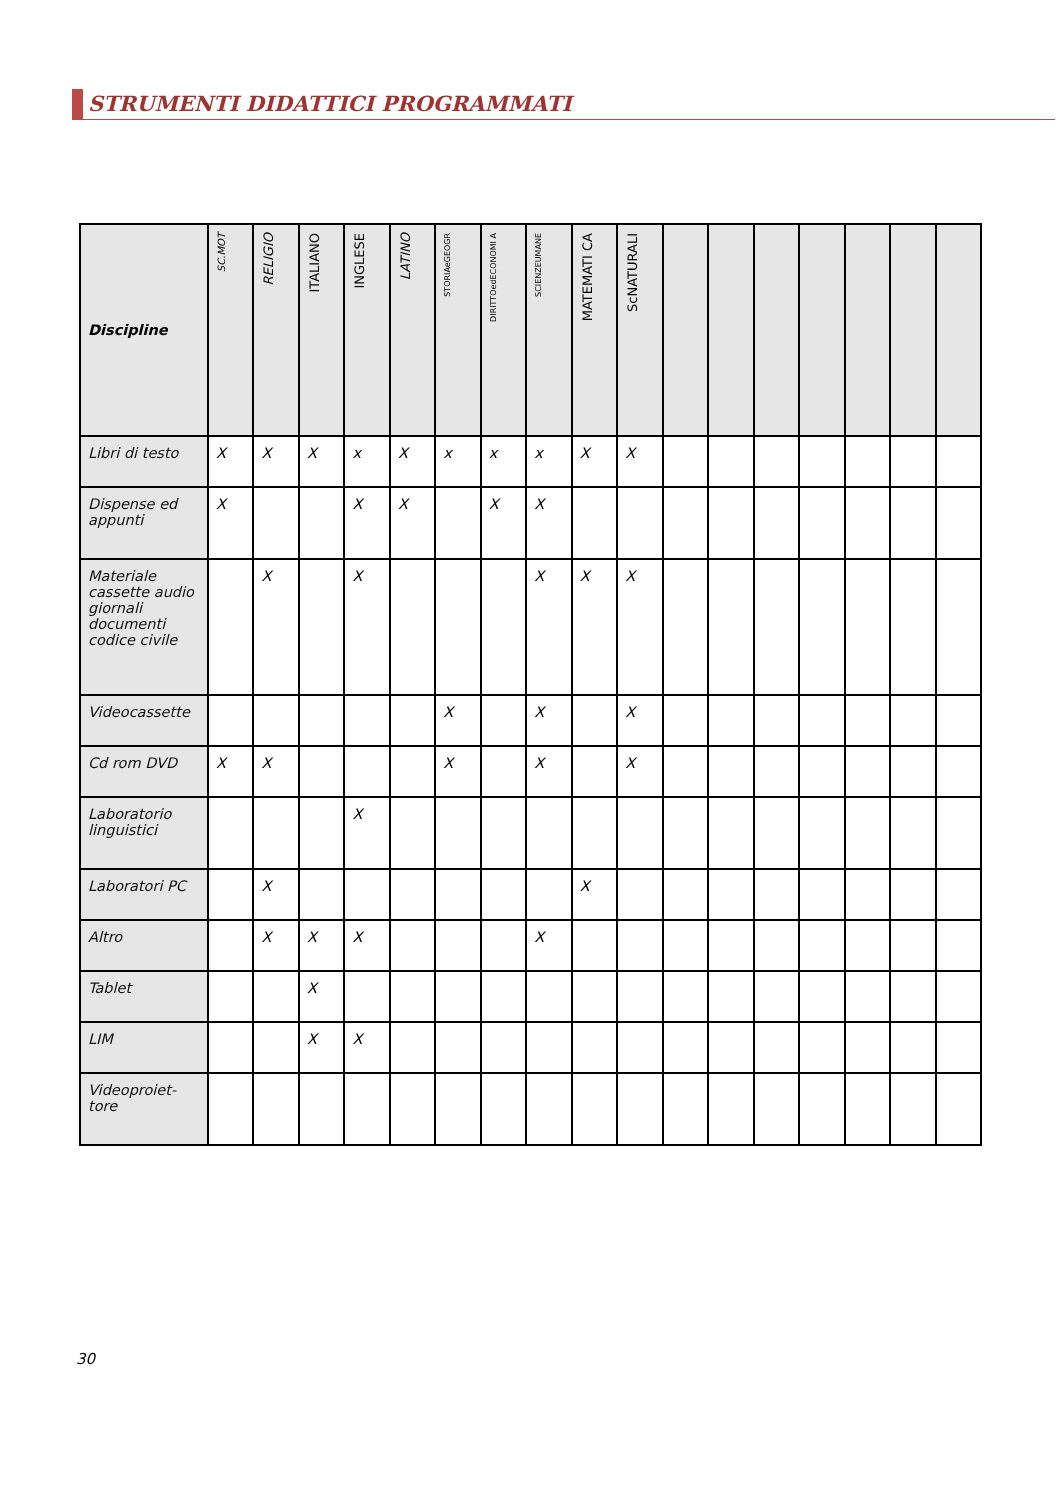STRUMENTI DIDATTICI PROGRAMMATI
| Discipline | SC.MOT | RELIGIO | ITALIANO | INGLESE | LATINO | STORIAeGEOGR | DIRITTOedECONOMI A | SCIENZEUMANE | MATEMATI CA | ScNATURALI | | | | | | | |
| --- | --- | --- | --- | --- | --- | --- | --- | --- | --- | --- | --- | --- | --- | --- | --- | --- | --- |
| Libri di testo | X | X | X | x | X | x | x | x | X | X | | | | | | | |
| Dispense ed appunti | X | | | X | X | | X | X | | | | | | | | | |
| Materiale cassette audio giornali documenti codice civile | | X | | X | | | | X | X | X | | | | | | | |
| Videocassette | | | | | | X | | X | | X | | | | | | | |
| Cd rom DVD | X | X | | | | X | | X | | X | | | | | | | |
| Laboratorio linguistici | | | | X | | | | | | | | | | | | | |
| Laboratori PC | | X | | | | | | | X | | | | | | | | |
| Altro | | X | X | X | | | | X | | | | | | | | | |
| Tablet | | | X | | | | | | | | | | | | | | |
| LIM | | | X | X | | | | | | | | | | | | | |
| Videoproiet-tore | | | | | | | | | | | | | | | | | |
30